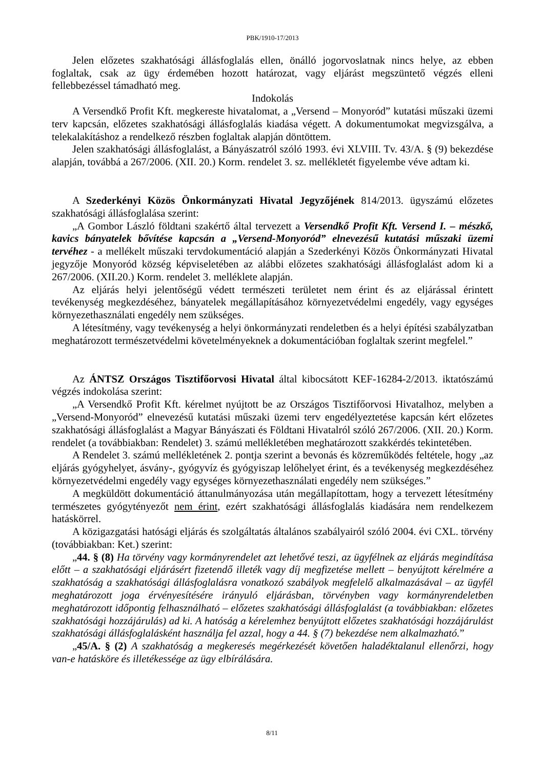PBK/1910-17/2013
Jelen előzetes szakhatósági állásfoglalás ellen, önálló jogorvoslatnak nincs helye, az ebben foglaltak, csak az ügy érdemében hozott határozat, vagy eljárást megszüntető végzés elleni fellebbezéssel támadható meg.
Indokolás
A Versendkő Profit Kft. megkereste hivatalomat, a „Versend – Monyoród” kutatási műszaki üzemi terv kapcsán, előzetes szakhatósági állásfoglalás kiadása végett. A dokumentumokat megvizsgálva, a telekalakításhoz a rendelkező részben foglaltak alapján döntöttem.
Jelen szakhatósági állásfoglalást, a Bányászatról szóló 1993. évi XLVIII. Tv. 43/A. § (9) bekezdése alapján, továbbá a 267/2006. (XII. 20.) Korm. rendelet 3. sz. mellékletét figyelembe véve adtam ki.
A Szederkényi Közös Önkormányzati Hivatal Jegyzőjének 814/2013. ügyszámú előzetes szakhatósági állásfoglalása szerint:
„A Gombor László földtani szakértő által tervezett a Versendkő Profit Kft. Versend I. – mészkő, kavics bányatelek bővítése kapcsán a „Versend-Monyoród” elnevezésű kutatási műszaki üzemi tervéhez - a mellékelt műszaki tervdokumentáció alapján a Szederkényi Közös Önkormányzati Hivatal jegyzője Monyoród község képviseletében az alábbi előzetes szakhatósági állásfoglalást adom ki a 267/2006. (XII.20.) Korm. rendelet 3. melléklete alapján.
Az eljárás helyi jelentőségű védett természeti területet nem érint és az eljárással érintett tevékenység megkezdéséhez, bányatelek megállapításához környezetvédelmi engedély, vagy egységes környezethasználati engedély nem szükséges.
A létesítmény, vagy tevékenység a helyi önkormányzati rendeletben és a helyi építési szabályzatban meghatározott természetvédelmi követelményeknek a dokumentációban foglaltak szerint megfelel.”
Az ÁNTSZ Országos Tisztifőorvosi Hivatal által kibocsátott KEF-16284-2/2013. iktatószámú végzés indokolása szerint:
„A Versendkő Profit Kft. kérelmet nyújtott be az Országos Tisztifőorvosi Hivatalhoz, melyben a „Versend-Monyoród” elnevezésű kutatási műszaki üzemi terv engedélyeztetése kapcsán kért előzetes szakhatósági állásfoglalást a Magyar Bányászati és Földtani Hivatalról szóló 267/2006. (XII. 20.) Korm. rendelet (a továbbiakban: Rendelet) 3. számú mellékletében meghatározott szakkérdés tekintetében.
A Rendelet 3. számú mellékletének 2. pontja szerint a bevonás és közreműködés feltétele, hogy „az eljárás gyógyhelyet, ásvány-, gyógyvíz és gyógyiszap lelőhelyet érint, és a tevékenység megkezdéséhez környezetvédelmi engedély vagy egységes környezethasználati engedély nem szükséges.”
A megküldött dokumentáció áttanulmányozása után megállapítottam, hogy a tervezett létesítmény természetes gyógytényezőt nem érint, ezért szakhatósági állásfoglalás kiadására nem rendelkezem hatáskörrel.
A közigazgatási hatósági eljárás és szolgáltatás általános szabályairól szóló 2004. évi CXL. törvény (továbbiakban: Ket.) szerint:
„44. § (8) Ha törvény vagy kormányrendelet azt lehetővé teszi, az ügyfélnek az eljárás megindítása előtt – a szakhatósági eljárásért fizetendő illeték vagy díj megfizetése mellett – benyújtott kérelmére a szakhatóság a szakhatósági állásfoglalásra vonatkozó szabályok megfelelő alkalmazásával – az ügyfél meghatározott joga érvényesítésére irányuló eljárásban, törvényben vagy kormányrendeletben meghatározott időpontig felhasználható – előzetes szakhatósági állásfoglalást (a továbbiakban: előzetes szakhatósági hozzájárulás) ad ki. A hatóság a kérelemhez benyújtott előzetes szakhatósági hozzájárulást szakhatósági állásfoglalásként használja fel azzal, hogy a 44. § (7) bekezdése nem alkalmazható.”
„45/A. § (2) A szakhatóság a megkeresés megérkezését követően haladéktalanul ellenőrzi, hogy van-e hatásköre és illetékessége az ügy elbírálására.
8/11